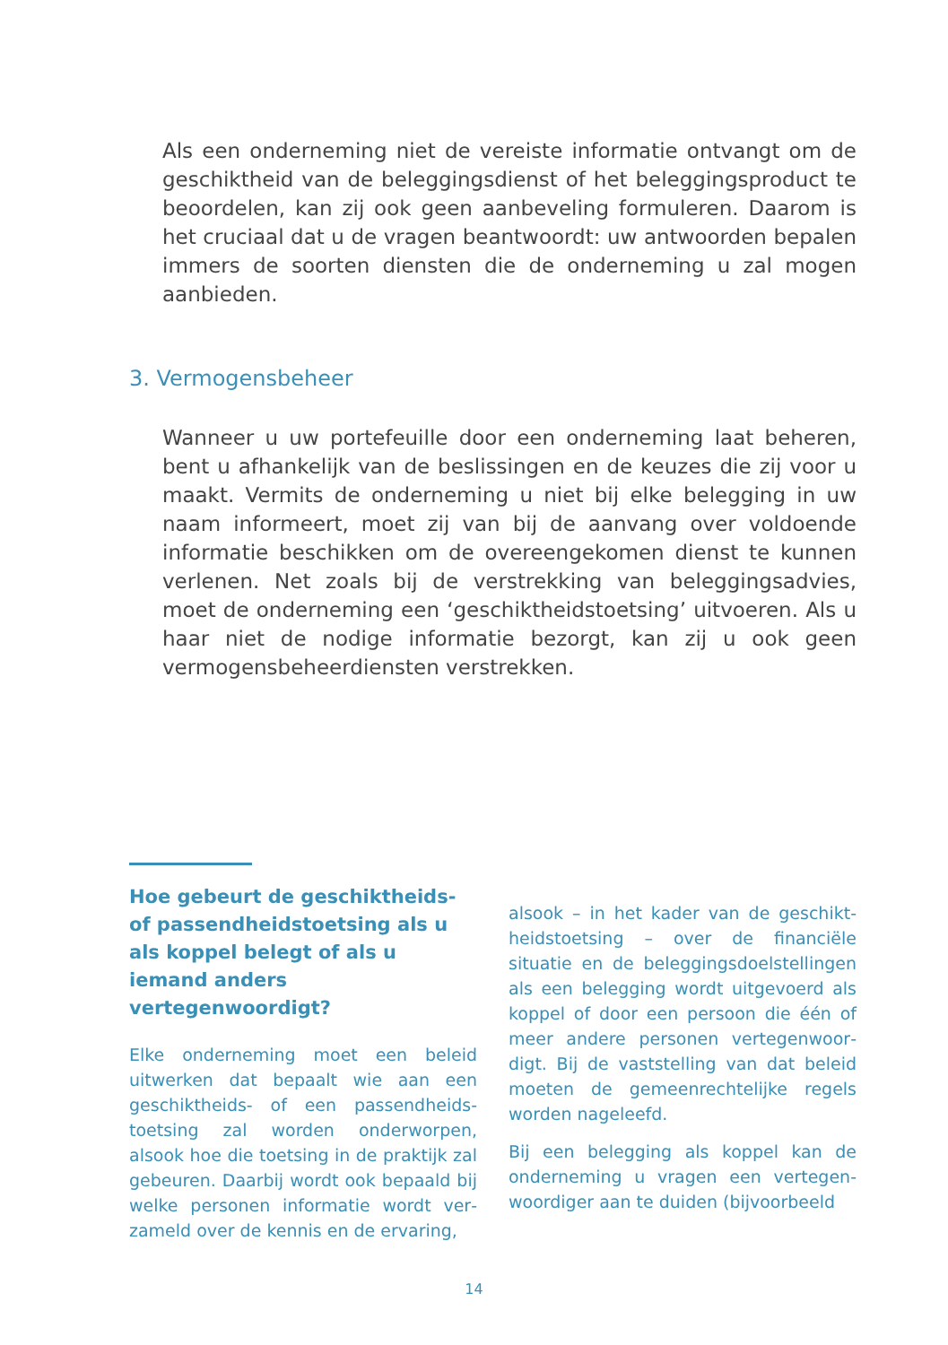Als een onderneming niet de vereiste informatie ontvangt om de geschiktheid van de beleggingsdienst of het beleggingspro­duct te beoordelen, kan zij ook geen aanbeveling formuleren. Daarom is het cruciaal dat u de vragen beantwoordt: uw antwoor­den bepalen immers de soorten diensten die de onderneming u zal mogen aanbieden.
3. Vermogensbeheer
Wanneer u uw portefeuille door een onderneming laat beheren, bent u afhankelijk van de beslissingen en de keuzes die zij voor u maakt. Vermits de onderneming u niet bij elke belegging in uw naam informeert, moet zij van bij de aanvang over voldoende informatie beschikken om de overeengekomen dienst te kunnen verlenen. Net zoals bij de verstrekking van beleggingsadvies, moet de onderneming een ‘geschiktheidstoetsing’ uitvoeren. Als u haar niet de nodige informatie bezorgt, kan zij u ook geen vermogensbeheerdiensten verstrekken.
Hoe gebeurt de geschiktheids- of passendheidstoetsing als u als koppel belegt of als u iemand anders vertegenwoordigt?
Elke onderneming moet een beleid uitwerken dat bepaalt wie aan een geschiktheids- of een passendheids­toetsing zal worden onderworpen, alsook hoe die toetsing in de praktijk zal gebeuren. Daarbij wordt ook bepaald bij welke personen informatie wordt ver­zameld over de kennis en de ervaring,
alsook – in het kader van de geschikt­heidstoetsing – over de financiële situatie en de beleggingsdoelstellingen als een belegging wordt uitgevoerd als koppel of door een persoon die één of meer andere personen vertegenwoor­digt. Bij de vaststelling van dat beleid moeten de gemeenrechtelijke regels worden nageleefd.
Bij een belegging als koppel kan de onderneming u vragen een vertegen­woordiger aan te duiden (bijvoorbeeld
14